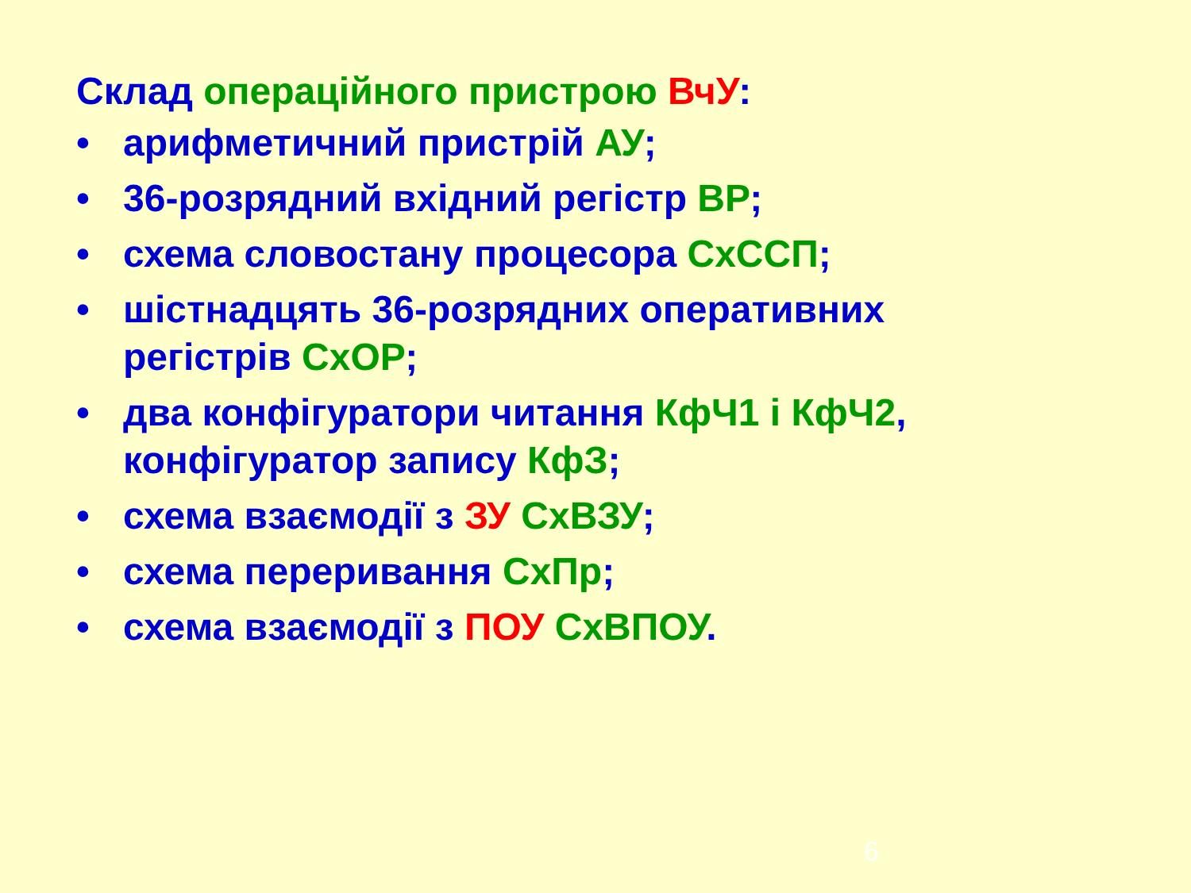Склад операційного пристрою ВчУ:
• арифметичний пристрій АУ;
• 36-розрядний вхідний регістр ВР;
• схема словостану процесора СхССП;
• шістнадцять 36-розрядних оперативних регістрів СхОР;
• два конфігуратори читання КфЧ1 і КфЧ2, конфігуратор запису КфЗ;
• схема взаємодії з ЗУ СхВЗУ;
• схема переривання СхПр;
• схема взаємодії з ПОУ СхВПОУ.
6